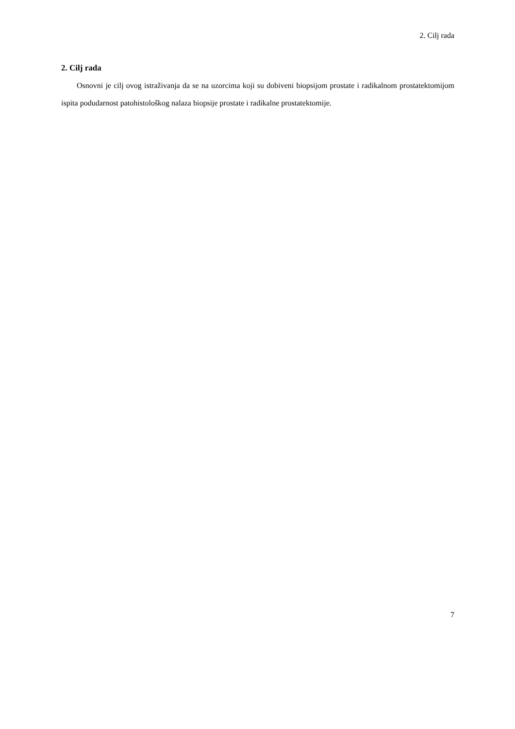2. Cilj rada
2. Cilj rada
Osnovni je cilj ovog istraživanja da se na uzorcima koji su dobiveni biopsijom prostate i radikalnom prostatektomijom ispita podudarnost patohistološkog nalaza biopsije prostate i radikalne prostatektomije.
7